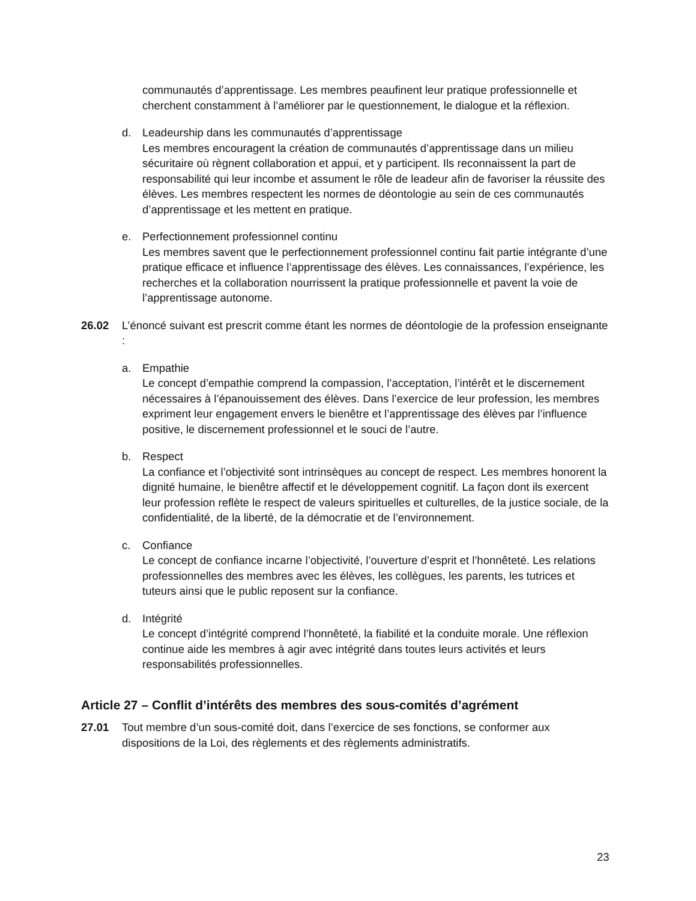communautés d’apprentissage. Les membres peaufinent leur pratique professionnelle et cherchent constamment à l’améliorer par le questionnement, le dialogue et la réflexion.
d. Leadeurship dans les communautés d’apprentissage
Les membres encouragent la création de communautés d’apprentissage dans un milieu sécuritaire où règnent collaboration et appui, et y participent. Ils reconnaissent la part de responsabilité qui leur incombe et assument le rôle de leadeur afin de favoriser la réussite des élèves. Les membres respectent les normes de déontologie au sein de ces communautés d’apprentissage et les mettent en pratique.
e. Perfectionnement professionnel continu
Les membres savent que le perfectionnement professionnel continu fait partie intégrante d’une pratique efficace et influence l’apprentissage des élèves. Les connaissances, l’expérience, les recherches et la collaboration nourrissent la pratique professionnelle et pavent la voie de l’apprentissage autonome.
26.02 L’énoncé suivant est prescrit comme étant les normes de déontologie de la profession enseignante :
a. Empathie
Le concept d’empathie comprend la compassion, l’acceptation, l’intérêt et le discernement nécessaires à l’épanouissement des élèves. Dans l’exercice de leur profession, les membres expriment leur engagement envers le bienêtre et l’apprentissage des élèves par l’influence positive, le discernement professionnel et le souci de l’autre.
b. Respect
La confiance et l’objectivité sont intrinsèques au concept de respect. Les membres honorent la dignité humaine, le bienêtre affectif et le développement cognitif. La façon dont ils exercent leur profession reflète le respect de valeurs spirituelles et culturelles, de la justice sociale, de la confidentialité, de la liberté, de la démocratie et de l’environnement.
c. Confiance
Le concept de confiance incarne l’objectivité, l’ouverture d’esprit et l’honnêteté. Les relations professionnelles des membres avec les élèves, les collègues, les parents, les tutrices et tuteurs ainsi que le public reposent sur la confiance.
d. Intégrité
Le concept d’intégrité comprend l’honnêteté, la fiabilité et la conduite morale. Une réflexion continue aide les membres à agir avec intégrité dans toutes leurs activités et leurs responsabilités professionnelles.
Article 27 – Conflit d’intérêts des membres des sous-comités d’agrément
27.01 Tout membre d’un sous-comité doit, dans l’exercice de ses fonctions, se conformer aux dispositions de la Loi, des règlements et des règlements administratifs.
23